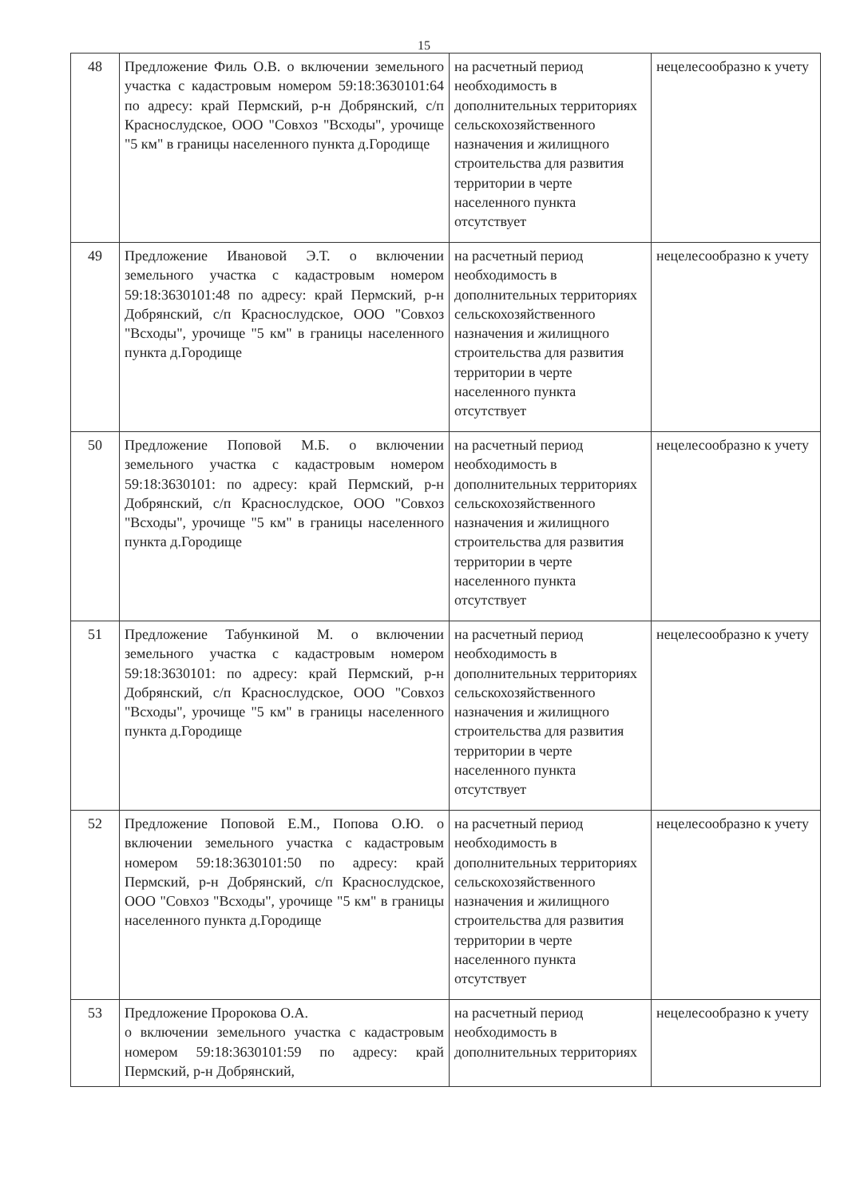15
| 48 | Предложение Филь О.В. о включении земельного участка с кадастровым номером 59:18:3630101:64 по адресу: край Пермский, р-н Добрянский, с/п Краснослудское, ООО "Совхоз "Всходы", урочище "5 км" в границы населенного пункта д.Городище | на расчетный период необходимость в дополнительных территориях сельскохозяйственного назначения и жилищного строительства для развития территории в черте населенного пункта отсутствует | нецелесообразно к учету |
| 49 | Предложение Ивановой Э.Т. о включении земельного участка с кадастровым номером 59:18:3630101:48 по адресу: край Пермский, р-н Добрянский, с/п Краснослудское, ООО "Совхоз "Всходы", урочище "5 км" в границы населенного пункта д.Городище | на расчетный период необходимость в дополнительных территориях сельскохозяйственного назначения и жилищного строительства для развития территории в черте населенного пункта отсутствует | нецелесообразно к учету |
| 50 | Предложение Поповой М.Б. о включении земельного участка с кадастровым номером 59:18:3630101: по адресу: край Пермский, р-н Добрянский, с/п Краснослудское, ООО "Совхоз "Всходы", урочище "5 км" в границы населенного пункта д.Городище | на расчетный период необходимость в дополнительных территориях сельскохозяйственного назначения и жилищного строительства для развития территории в черте населенного пункта отсутствует | нецелесообразно к учету |
| 51 | Предложение Табункиной М. о включении земельного участка с кадастровым номером 59:18:3630101: по адресу: край Пермский, р-н Добрянский, с/п Краснослудское, ООО "Совхоз "Всходы", урочище "5 км" в границы населенного пункта д.Городище | на расчетный период необходимость в дополнительных территориях сельскохозяйственного назначения и жилищного строительства для развития территории в черте населенного пункта отсутствует | нецелесообразно к учету |
| 52 | Предложение Поповой Е.М., Попова О.Ю. о включении земельного участка с кадастровым номером 59:18:3630101:50 по адресу: край Пермский, р-н Добрянский, с/п Краснослудское, ООО "Совхоз "Всходы", урочище "5 км" в границы населенного пункта д.Городище | на расчетный период необходимость в дополнительных территориях сельскохозяйственного назначения и жилищного строительства для развития территории в черте населенного пункта отсутствует | нецелесообразно к учету |
| 53 | Предложение Пророкова О.А. о включении земельного участка с кадастровым номером 59:18:3630101:59 по адресу: край Пермский, р-н Добрянский, | на расчетный период необходимость в дополнительных территориях | нецелесообразно к учету |